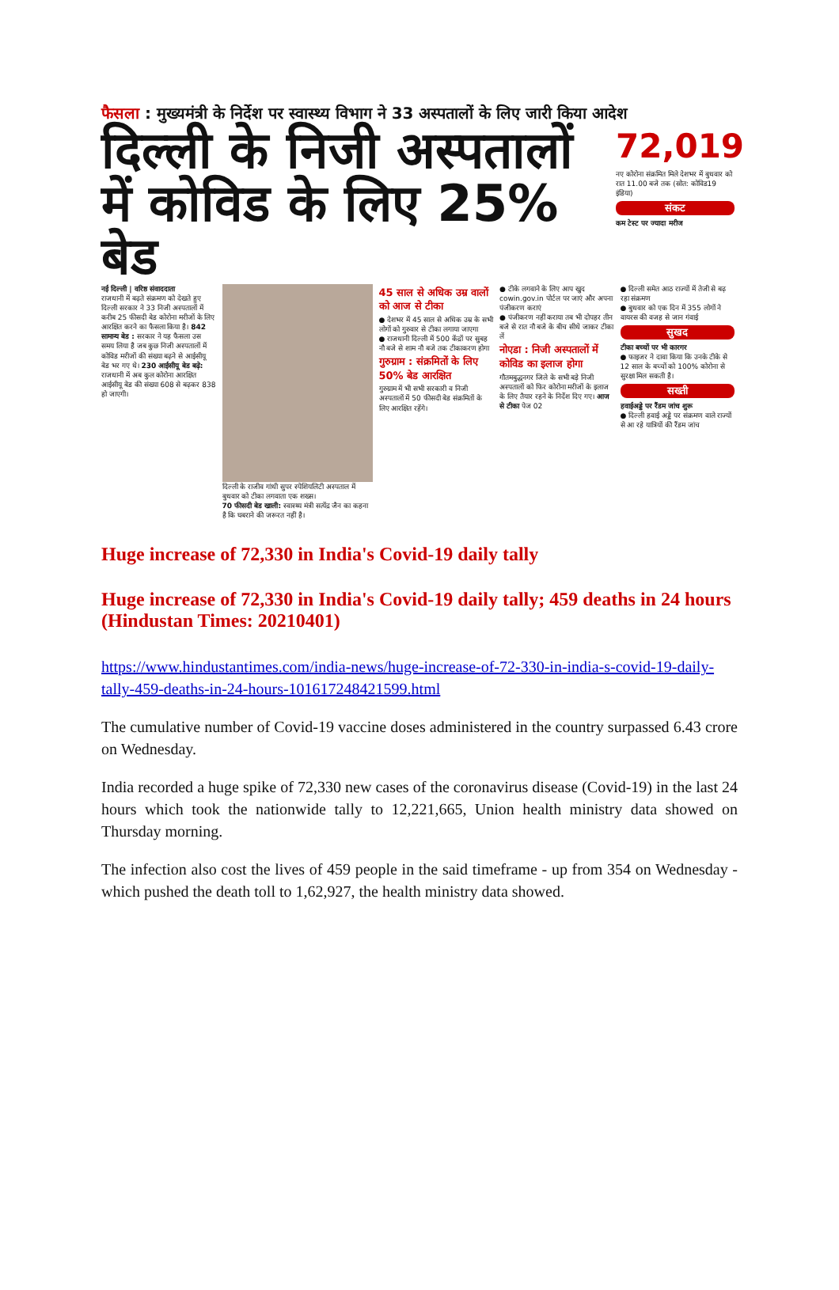फैसला : मुख्यमंत्री के निर्देश पर स्वास्थ्य विभाग ने 33 अस्पतालों के लिए जारी किया आदेश
दिल्ली के निजी अस्पतालों में कोविड के लिए 25% बेड
72,019
नए कोरोना संक्रमित मिले देशभर में बुधवार को रात 11.00 बजे तक (स्रोत: कोविड19 इंडिया)
संकट
कम टेस्ट पर ज्यादा मरीज
नई दिल्ली | वरिष्ठ संवाददाता
राजधानी में बढ़ते संक्रमण को देखते हुए दिल्ली सरकार ने 33 निजी अस्पतालों में करीब 25 फीसदी बेड कोरोना मरीजों के लिए आरक्षित करने का फैसला किया है। 842 सामान्य बेड : सरकार ने यह फैसला उस समय लिया है जब कुछ निजी अस्पतालों में कोविड मरीजों की संख्या बढ़ने से आईसीयू बेड भर गए थे। 230 आईसीयू बेड बढ़े: राजधानी में अब कुल कोरोना आरक्षित आईसीयू बेड की संख्या 608 से बढ़कर 838 हो जाएगी।
दिल्ली के राजीव गांधी सुपर स्पेशियलिटी अस्पताल में बुधवार को टीका लगवाता एक शख्स।
70 फीसदी बेड खाली: स्वास्थ्य मंत्री सत्येंद्र जैन का कहना है कि घबराने की जरूरत नहीं है।
45 साल से अधिक उम्र वालों को आज से टीका
● देशभर में 45 साल से अधिक उम्र के सभी लोगों को गुरुवार से टीका लगाया जाएगा
● राजधानी दिल्ली में 500 केंद्रों पर सुबह नौ बजे से शाम नौ बजे तक टीकाकरण होगा
गुरुग्राम : संक्रमितों के लिए 50% बेड आरक्षित
गुरुग्राम में भी सभी सरकारी व निजी अस्पतालों में 50 फीसदी बेड संक्रमितों के लिए आरक्षित रहेंगे।
● टीके लगवाने के लिए आप खुद cowin.gov.in पोर्टल पर जाएं और अपना पंजीकरण कराएं
● पंजीकरण नहीं कराया तब भी दोपहर तीन बजे से रात नौ बजे के बीच सीधे जाकर टीका लें
नोएडा : निजी अस्पतालों में कोविड का इलाज होगा
गौतमबुद्धनगर जिले के सभी बड़े निजी अस्पतालों को फिर कोरोना मरीजों के इलाज के लिए तैयार रहने के निर्देश दिए गए। आज से टीका पेज 02
● दिल्ली समेत आठ राज्यों में तेजी से बढ़ रहा संक्रमण
● बुधवार को एक दिन में 355 लोगों ने वायरस की वजह से जान गंवाई
सुखद
टीका बच्चों पर भी कारगर
● फाइजर ने दावा किया कि उनके टीके से 12 साल के बच्चों को 100% कोरोना से सुरक्षा मिल सकती है।
सख्ती
हवाईअड्डे पर रैंडम जांच शुरू
● दिल्ली हवाई अड्डे पर संक्रमण वाले राज्यों से आ रहे यात्रियों की रैंडम जांच
Huge increase of 72,330 in India's Covid-19 daily tally
Huge increase of 72,330 in India's Covid-19 daily tally; 459 deaths in 24 hours (Hindustan Times: 20210401)
https://www.hindustantimes.com/india-news/huge-increase-of-72-330-in-india-s-covid-19-daily-tally-459-deaths-in-24-hours-101617248421599.html
The cumulative number of Covid-19 vaccine doses administered in the country surpassed 6.43 crore on Wednesday.
India recorded a huge spike of 72,330 new cases of the coronavirus disease (Covid-19) in the last 24 hours which took the nationwide tally to 12,221,665, Union health ministry data showed on Thursday morning.
The infection also cost the lives of 459 people in the said timeframe - up from 354 on Wednesday - which pushed the death toll to 1,62,927, the health ministry data showed.